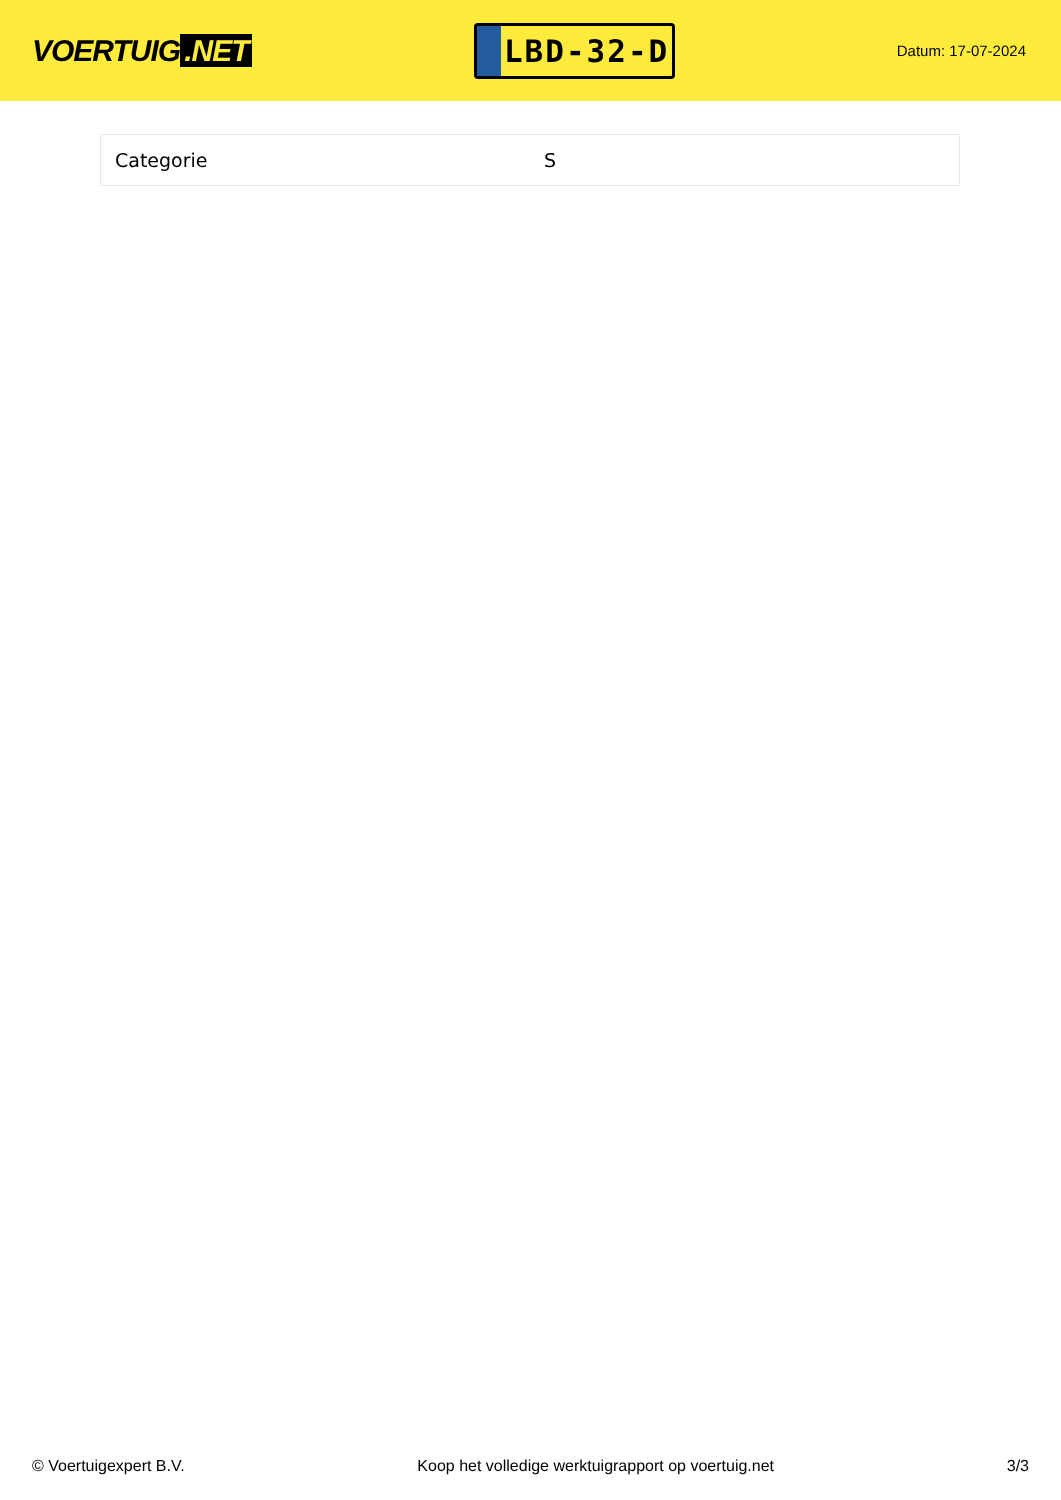VOERTUIG.NET
LBD-32-D
Datum: 17-07-2024
| Categorie | S |
© Voertuigexpert B.V. Koop het volledige werktuigrapport op voertuig.net 3/3